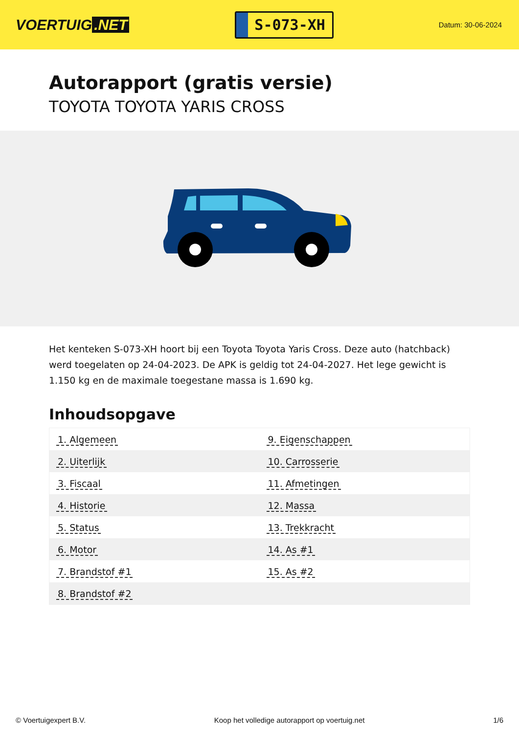VOERTUIG.NET
S-073-XH
Datum: 30-06-2024
Autorapport (gratis versie)
TOYOTA TOYOTA YARIS CROSS
Het kenteken S-073-XH hoort bij een Toyota Toyota Yaris Cross. Deze auto (hatchback) werd toegelaten op 24-04-2023. De APK is geldig tot 24-04-2027. Het lege gewicht is 1.150 kg en de maximale toegestane massa is 1.690 kg.
Inhoudsopgave
| 1. Algemeen | 9. Eigenschappen |
| 2. Uiterlijk | 10. Carrosserie |
| 3. Fiscaal | 11. Afmetingen |
| 4. Historie | 12. Massa |
| 5. Status | 13. Trekkracht |
| 6. Motor | 14. As #1 |
| 7. Brandstof #1 | 15. As #2 |
| 8. Brandstof #2 | |
© Voertuigexpert B.V. Koop het volledige autorapport op voertuig.net 1/6